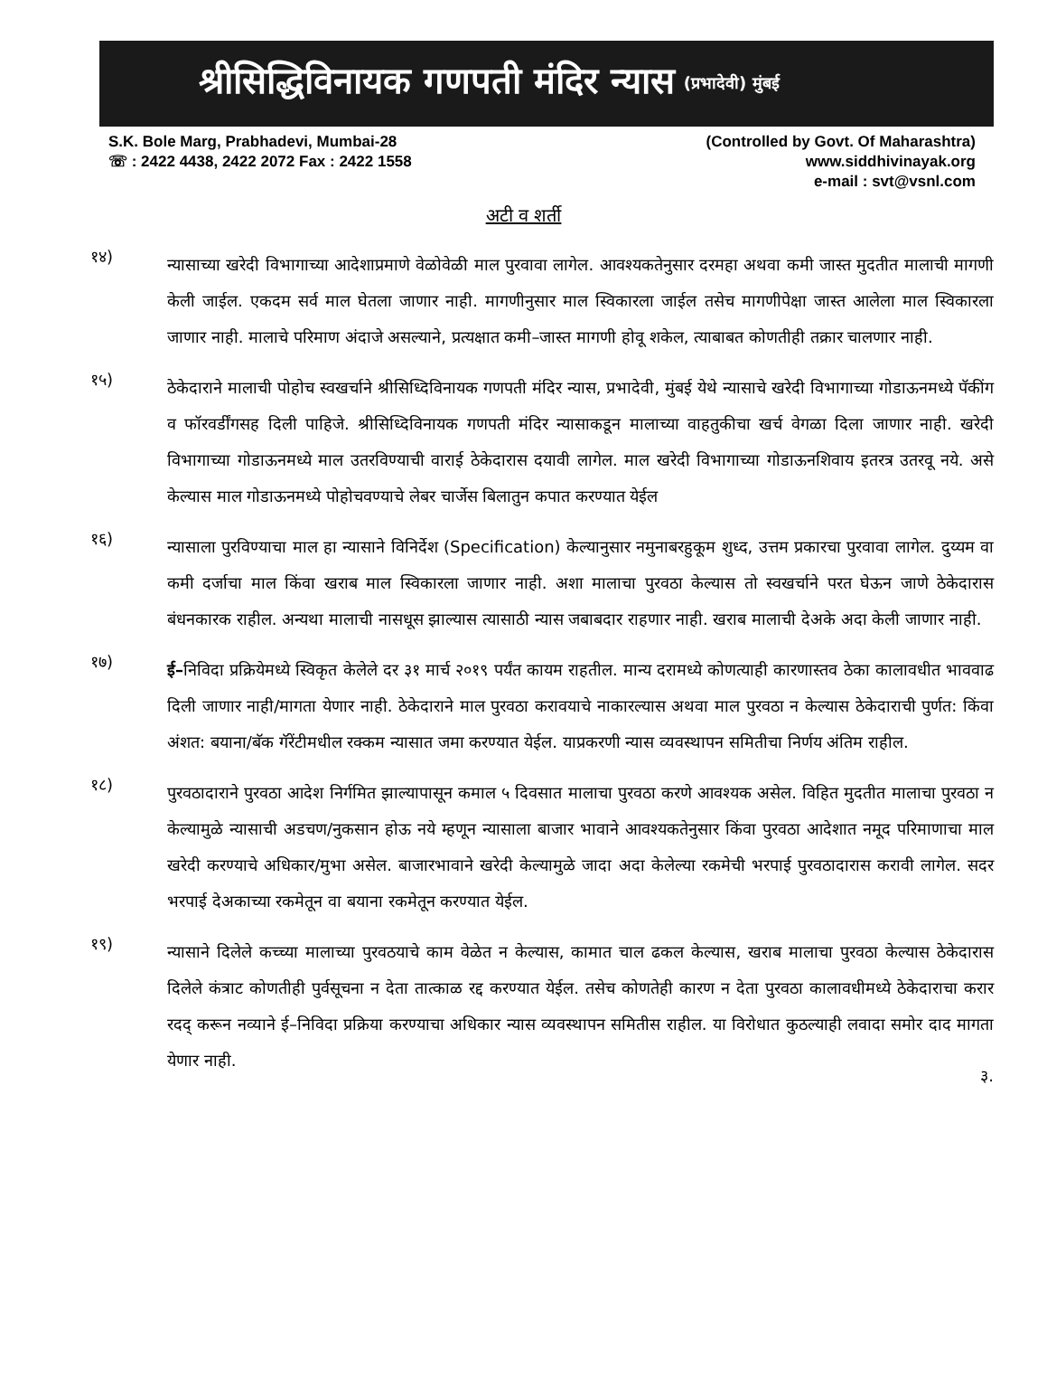श्रीसिद्धिविनायक गणपती मंदिर न्यास (प्रभादेवी) मुंबई
S.K. Bole Marg, Prabhadevi, Mumbai-28
☏ : 2422 4438, 2422 2072 Fax : 2422 1558
(Controlled by Govt. Of Maharashtra)
www.siddhivinayak.org
e-mail : svt@vsnl.com
अटी व शर्ती
१४)
न्यासाच्या खरेदी विभागाच्या आदेशाप्रमाणे वेळोवेळी माल पुरवावा लागेल. आवश्यकतेनुसार दरमहा अथवा कमी जास्त मुदतीत मालाची मागणी केली जाईल. एकदम सर्व माल घेतला जाणार नाही. मागणीनुसार माल स्विकारला जाईल तसेच मागणीपेक्षा जास्त आलेला माल स्विकारला जाणार नाही. मालाचे परिमाण अंदाजे असल्याने, प्रत्यक्षात कमी–जास्त मागणी होवू शकेल, त्याबाबत कोणतीही तक्रार चालणार नाही.
१५)
ठेकेदाराने मालाची पोहोच स्वखर्चाने श्रीसिध्दिविनायक गणपती मंदिर न्यास, प्रभादेवी, मुंबई येथे न्यासाचे खरेदी विभागाच्या गोडाऊनमध्ये पॅकींग व फॉरवर्डींगसह दिली पाहिजे. श्रीसिध्दिविनायक गणपती मंदिर न्यासाकडून मालाच्या वाहतुकीचा खर्च वेगळा दिला जाणार नाही. खरेदी विभागाच्या गोडाऊनमध्ये माल उतरविण्याची वाराई ठेकेदारास दयावी लागेल. माल खरेदी विभागाच्या गोडाऊनशिवाय इतरत्र उतरवू नये. असे केल्यास माल गोडाऊनमध्ये पोहोचवण्याचे लेबर चार्जेस बिलातुन कपात करण्यात येईल
१६)
न्यासाला पुरविण्याचा माल हा न्यासाने विनिर्देश (Specification) केल्यानुसार नमुनाबरहुकूम शुध्द, उत्तम प्रकारचा पुरवावा लागेल. दुय्यम वा कमी दर्जाचा माल किंवा खराब माल स्विकारला जाणार नाही. अशा मालाचा पुरवठा केल्यास तो स्वखर्चाने परत घेऊन जाणे ठेकेदारास बंधनकारक राहील. अन्यथा मालाची नासधूस झाल्यास त्यासाठी न्यास जबाबदार राहणार नाही. खराब मालाची देअके अदा केली जाणार नाही.
१७)
ई–निविदा प्रक्रियेमध्ये स्विकृत केलेले दर ३१ मार्च २०१९ पर्यंत कायम राहतील. मान्य दरामध्ये कोणत्याही कारणास्तव ठेका कालावधीत भाववाढ दिली जाणार नाही/मागता येणार नाही. ठेकेदाराने माल पुरवठा करावयाचे नाकारल्यास अथवा माल पुरवठा न केल्यास ठेकेदाराची पुर्णत: किंवा अंशत: बयाना/बॅक गॅरेंटीमधील रक्कम न्यासात जमा करण्यात येईल. याप्रकरणी न्यास व्यवस्थापन समितीचा निर्णय अंतिम राहील.
१८)
पुरवठादाराने पुरवठा आदेश निर्गमित झाल्यापासून कमाल ५ दिवसात मालाचा पुरवठा करणे आवश्यक असेल. विहित मुदतीत मालाचा पुरवठा न केल्यामुळे न्यासाची अडचण/नुकसान होऊ नये म्हणून न्यासाला बाजार भावाने आवश्यकतेनुसार किंवा पुरवठा आदेशात नमूद परिमाणाचा माल खरेदी करण्याचे अधिकार/मुभा असेल. बाजारभावाने खरेदी केल्यामुळे जादा अदा केलेल्या रकमेची भरपाई पुरवठादारास करावी लागेल. सदर भरपाई देअकाच्या रकमेतून वा बयाना रकमेतून करण्यात येईल.
१९)
न्यासाने दिलेले कच्च्या मालाच्या पुरवठयाचे काम वेळेत न केल्यास, कामात चाल ढकल केल्यास, खराब मालाचा पुरवठा केल्यास ठेकेदारास दिलेले कंत्राट कोणतीही पुर्वसूचना न देता तात्काळ रद्द करण्यात येईल. तसेच कोणतेही कारण न देता पुरवठा कालावधीमध्ये ठेकेदाराचा करार रदद् करून नव्याने ई–निविदा प्रक्रिया करण्याचा अधिकार न्यास व्यवस्थापन समितीस राहील. या विरोधात कुठल्याही लवादा समोर दाद मागता येणार नाही.
३.